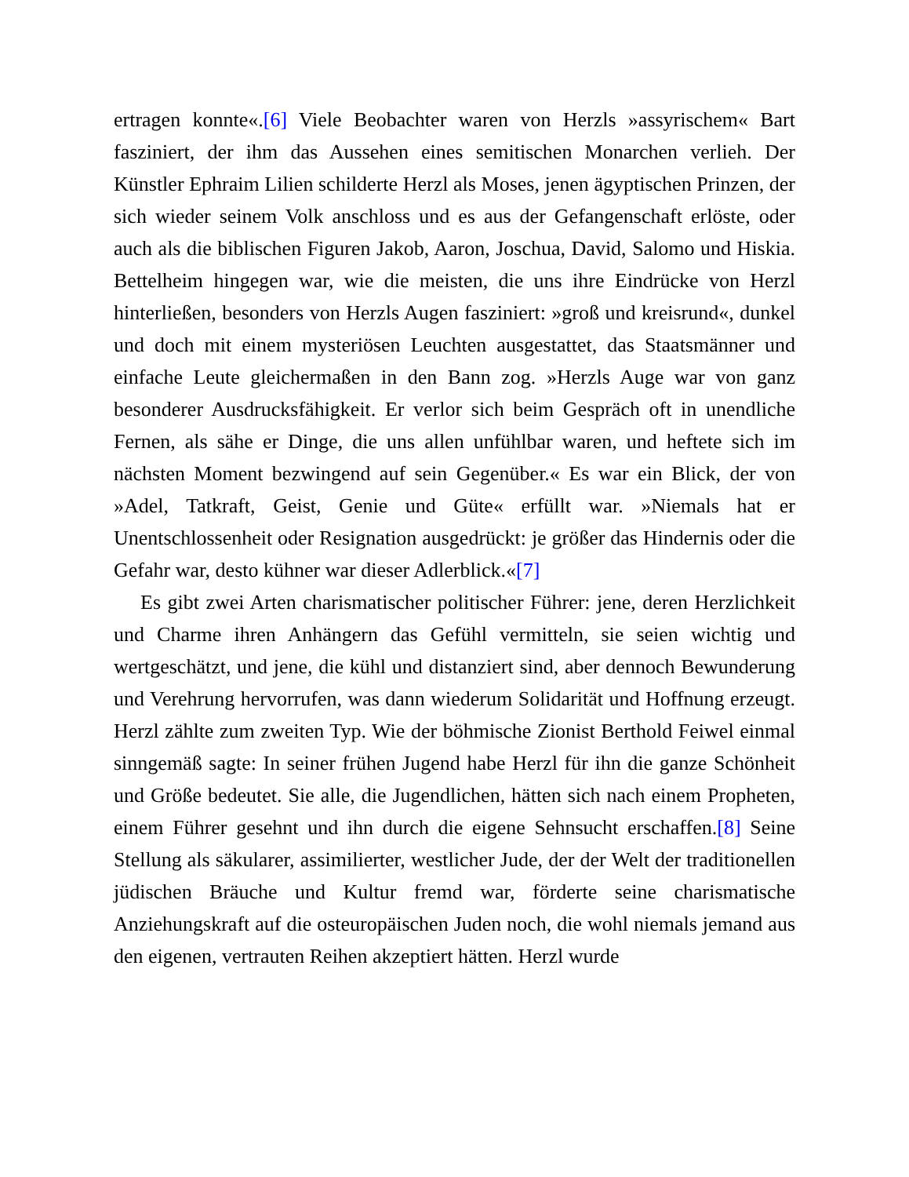ertragen konnte«.[6] Viele Beobachter waren von Herzls »assyrischem« Bart fasziniert, der ihm das Aussehen eines semitischen Monarchen verlieh. Der Künstler Ephraim Lilien schilderte Herzl als Moses, jenen ägyptischen Prinzen, der sich wieder seinem Volk anschloss und es aus der Gefangenschaft erlöste, oder auch als die biblischen Figuren Jakob, Aaron, Joschua, David, Salomo und Hiskia. Bettelheim hingegen war, wie die meisten, die uns ihre Eindrücke von Herzl hinterließen, besonders von Herzls Augen fasziniert: »groß und kreisrund«, dunkel und doch mit einem mysteriösen Leuchten ausgestattet, das Staatsmänner und einfache Leute gleichermaßen in den Bann zog. »Herzls Auge war von ganz besonderer Ausdrucksfähigkeit. Er verlor sich beim Gespräch oft in unendliche Fernen, als sähe er Dinge, die uns allen unfühlbar waren, und heftete sich im nächsten Moment bezwingend auf sein Gegenüber.« Es war ein Blick, der von »Adel, Tatkraft, Geist, Genie und Güte« erfüllt war. »Niemals hat er Unentschlossenheit oder Resignation ausgedrückt: je größer das Hindernis oder die Gefahr war, desto kühner war dieser Adlerblick.«[7]
Es gibt zwei Arten charismatischer politischer Führer: jene, deren Herzlichkeit und Charme ihren Anhängern das Gefühl vermitteln, sie seien wichtig und wertgeschätzt, und jene, die kühl und distanziert sind, aber dennoch Bewunderung und Verehrung hervorrufen, was dann wiederum Solidarität und Hoffnung erzeugt. Herzl zählte zum zweiten Typ. Wie der böhmische Zionist Berthold Feiwel einmal sinngemäß sagte: In seiner frühen Jugend habe Herzl für ihn die ganze Schönheit und Größe bedeutet. Sie alle, die Jugendlichen, hätten sich nach einem Propheten, einem Führer gesehnt und ihn durch die eigene Sehnsucht erschaffen.[8] Seine Stellung als säkularer, assimilierter, westlicher Jude, der der Welt der traditionellen jüdischen Bräuche und Kultur fremd war, förderte seine charismatische Anziehungskraft auf die osteuropäischen Juden noch, die wohl niemals jemand aus den eigenen, vertrauten Reihen akzeptiert hätten. Herzl wurde